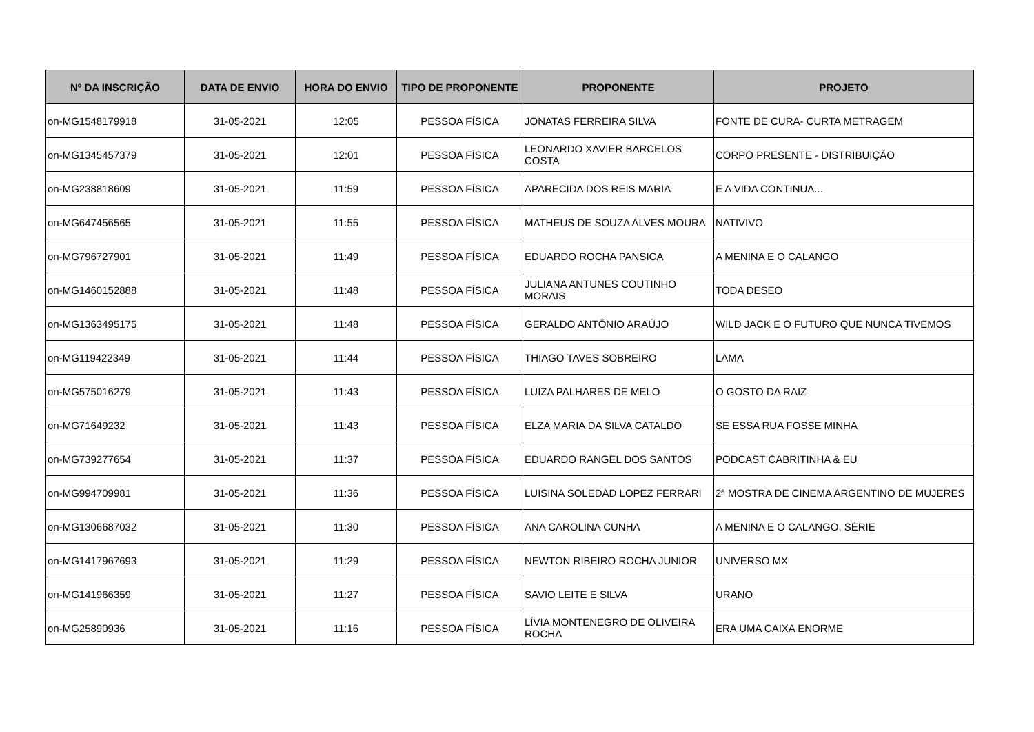| Nº DA INSCRIÇÃO | DATA DE ENVIO | HORA DO ENVIO | TIPO DE PROPONENTE | PROPONENTE | PROJETO |
| --- | --- | --- | --- | --- | --- |
| on-MG1548179918 | 31-05-2021 | 12:05 | PESSOA FÍSICA | JONATAS FERREIRA SILVA | FONTE DE CURA- CURTA METRAGEM |
| on-MG1345457379 | 31-05-2021 | 12:01 | PESSOA FÍSICA | LEONARDO XAVIER BARCELOS COSTA | CORPO PRESENTE - DISTRIBUIÇÃO |
| on-MG238818609 | 31-05-2021 | 11:59 | PESSOA FÍSICA | APARECIDA DOS REIS MARIA | E A VIDA CONTINUA... |
| on-MG647456565 | 31-05-2021 | 11:55 | PESSOA FÍSICA | MATHEUS DE SOUZA ALVES MOURA | NATIVIVO |
| on-MG796727901 | 31-05-2021 | 11:49 | PESSOA FÍSICA | EDUARDO ROCHA PANSICA | A MENINA E O CALANGO |
| on-MG1460152888 | 31-05-2021 | 11:48 | PESSOA FÍSICA | JULIANA ANTUNES COUTINHO MORAIS | TODA DESEO |
| on-MG1363495175 | 31-05-2021 | 11:48 | PESSOA FÍSICA | GERALDO ANTÔNIO ARAÚJO | WILD JACK E O FUTURO QUE NUNCA TIVEMOS |
| on-MG119422349 | 31-05-2021 | 11:44 | PESSOA FÍSICA | THIAGO TAVES SOBREIRO | LAMA |
| on-MG575016279 | 31-05-2021 | 11:43 | PESSOA FÍSICA | LUIZA PALHARES DE MELO | O GOSTO DA RAIZ |
| on-MG71649232 | 31-05-2021 | 11:43 | PESSOA FÍSICA | ELZA MARIA DA SILVA CATALDO | SE ESSA RUA FOSSE MINHA |
| on-MG739277654 | 31-05-2021 | 11:37 | PESSOA FÍSICA | EDUARDO RANGEL DOS SANTOS | PODCAST CABRITINHA & EU |
| on-MG994709981 | 31-05-2021 | 11:36 | PESSOA FÍSICA | LUISINA SOLEDAD LOPEZ FERRARI | 2ª MOSTRA DE CINEMA ARGENTINO DE MUJERES |
| on-MG1306687032 | 31-05-2021 | 11:30 | PESSOA FÍSICA | ANA CAROLINA CUNHA | A MENINA E O CALANGO, SÉRIE |
| on-MG1417967693 | 31-05-2021 | 11:29 | PESSOA FÍSICA | NEWTON RIBEIRO ROCHA JUNIOR | UNIVERSO MX |
| on-MG141966359 | 31-05-2021 | 11:27 | PESSOA FÍSICA | SAVIO LEITE E SILVA | URANO |
| on-MG25890936 | 31-05-2021 | 11:16 | PESSOA FÍSICA | LÍVIA MONTENEGRO DE OLIVEIRA ROCHA | ERA UMA CAIXA ENORME |